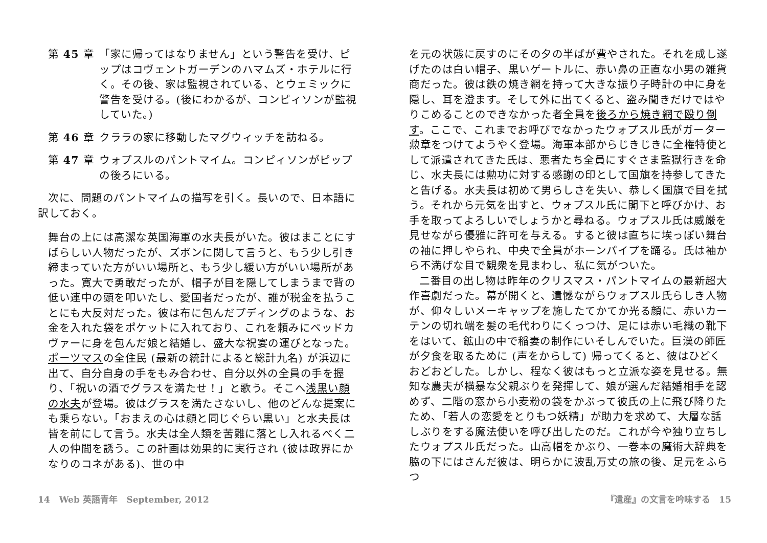第 45 章 「家に帰ってはなりません」という警告を受け、ピップはコヴェントガーデンのハマムズ・ホテルに行く。その後、家は監視されている、とウェミックに警告を受ける。(後にわかるが、コンピィソンが監視していた。)
第 46 章 クララの家に移動したマグウィッチを訪ねる。
第 47 章 ウォプスルのパントマイム。コンピィソンがピップの後ろにいる。
次に、問題のパントマイムの描写を引く。長いので、日本語に訳しておく。
舞台の上には高潔な英国海軍の水夫長がいた。彼はまことにすばらしい人物だったが、ズボンに関して言うと、もう少し引き締まっていた方がいい場所と、もう少し緩い方がいい場所があった。寛大で勇敢だったが、帽子が目を隠してしまうまで背の低い連中の頭を叩いたし、愛国者だったが、誰が税金を払うことにも大反対だった。彼は布に包んだプディングのような、お金を入れた袋をポケットに入れており、これを頼みにベッドカヴァーに身を包んだ娘と結婚し、盛大な祝宴の運びとなった。ポーツマスの全住民 (最新の統計によると総計九名) が浜辺に出て、自分自身の手をもみ合わせ、自分以外の全員の手を握り、「祝いの酒でグラスを満たせ！」と歌う。そこへ浅黒い顔の水夫が登場。彼はグラスを満たさないし、他のどんな提案にも乗らない。「おまえの心は顔と同じぐらい黒い」と水夫長は皆を前にして言う。水夫は全人類を苦難に落とし入れるべく二人の仲間を誘う。この計画は効果的に実行され (彼は政界にかなりのコネがある)、世の中
を元の状態に戻すのにその夕の半ばが費やされた。それを成し遂げたのは白い帽子、黒いゲートルに、赤い鼻の正直な小男の雑貨商だった。彼は鉄の焼き網を持って大きな振り子時計の中に身を隠し、耳を澄ます。そして外に出てくると、盗み聞きだけではやりこめることのできなかった者全員を後ろから焼き網で殴り倒す。ここで、これまでお呼びでなかったウォプスル氏がガーター勲章をつけてようやく登場。海軍本部からじきじきに全権特使として派遣されてきた氏は、悪者たち全員にすぐさま監獄行きを命じ、水夫長には勲功に対する感謝の印として国旗を持参してきたと告げる。水夫長は初めて男らしさを失い、恭しく国旗で目を拭う。それから元気を出すと、ウォプスル氏に閣下と呼びかけ、お手を取ってよろしいでしょうかと尋ねる。ウォプスル氏は威厳を見せながら優雅に許可を与える。すると彼は直ちに埃っぽい舞台の袖に押しやられ、中央で全員がホーンパイプを踊る。氏は袖から不満げな目で観衆を見まわし、私に気がついた。
二番目の出し物は昨年のクリスマス・パントマイムの最新超大作喜劇だった。幕が開くと、遺憾ながらウォプスル氏らしき人物が、仰々しいメーキャップを施したてかてか光る顔に、赤いカーテンの切れ端を髪の毛代わりにくっつけ、足には赤い毛織の靴下をはいて、鉱山の中で稲妻の制作にいそしんでいた。巨漢の師匠が夕食を取るために (声をからして) 帰ってくると、彼はひどくおどおどした。しかし、程なく彼はもっと立派な姿を見せる。無知な農夫が横暴な父親ぶりを発揮して、娘が選んだ結婚相手を認めず、二階の窓から小麦粉の袋をかぶって彼氏の上に飛び降りたため、「若人の恋愛をとりもつ妖精」が助力を求めて、大層な話しぶりをする魔法使いを呼び出したのだ。これが今や独り立ちしたウォプスル氏だった。山高帽をかぶり、一巻本の魔術大辞典を脇の下にはさんだ彼は、明らかに波乱万丈の旅の後、足元をふらつ
14 Web 英語青年 September, 2012
『遺産』の文言を吟味する 15